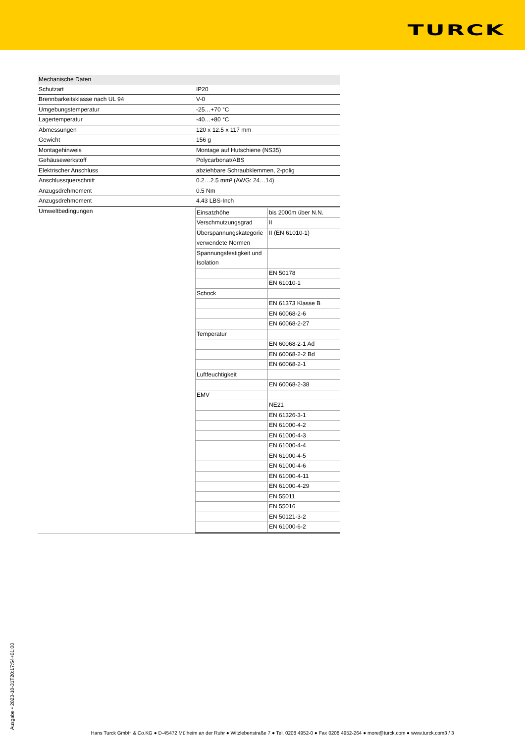TURCK
| Mechanische Daten | |
| Schutzart | IP20 |
| Brennbarkeitsklasse nach UL 94 | V-0 |
| Umgebungstemperatur | -25…+70 °C |
| Lagertemperatur | -40…+80 °C |
| Abmessungen | 120 x 12.5 x 117 mm |
| Gewicht | 156 g |
| Montagehinweis | Montage auf Hutschiene (NS35) |
| Gehäusewerkstoff | Polycarbonat/ABS |
| Elektrischer Anschluss | abziehbare Schraubklemmen, 2-polig |
| Anschlussquerschnitt | 0.2…2.5 mm² (AWG: 24…14) |
| Anzugsdrehmoment | 0.5 Nm |
| Anzugsdrehmoment | 4.43 LBS-Inch |
| Umweltbedingungen | / Einsatzhöhe / bis 2000m über N.N. / / Verschmutzungsgrad / II / / Überspannungskategorie / II (EN 61010-1) / / verwendete Normen / / / Spannungsfestigkeit und Isolation / / / / EN 50178 / / / EN 61010-1 / / Schock / / / / EN 61373 Klasse B / / / EN 60068-2-6 / / / EN 60068-2-27 / / Temperatur / / / / EN 60068-2-1 Ad / / / EN 60068-2-2 Bd / / / EN 60068-2-1 / / Luftfeuchtigkeit / / / / EN 60068-2-38 / / EMV / / / / NE21 / / / EN 61326-3-1 / / / EN 61000-4-2 / / / EN 61000-4-3 / / / EN 61000-4-4 / / / EN 61000-4-5 / / / EN 61000-4-6 / / / EN 61000-4-11 / / / EN 61000-4-29 / / / EN 55011 / / / EN 55016 / / / EN 50121-3-2 / / / EN 61000-6-2 / |
Ausgabe • 2023-10-31T20:17:54+01:00
Hans Turck GmbH & Co.KG ● D-45472 Mülheim an der Ruhr ● Witzlebenstraße 7 ● Tel. 0208 4952-0 ● Fax 0208 4952-264 ● more@turck.com ● www.turck.com3 / 3